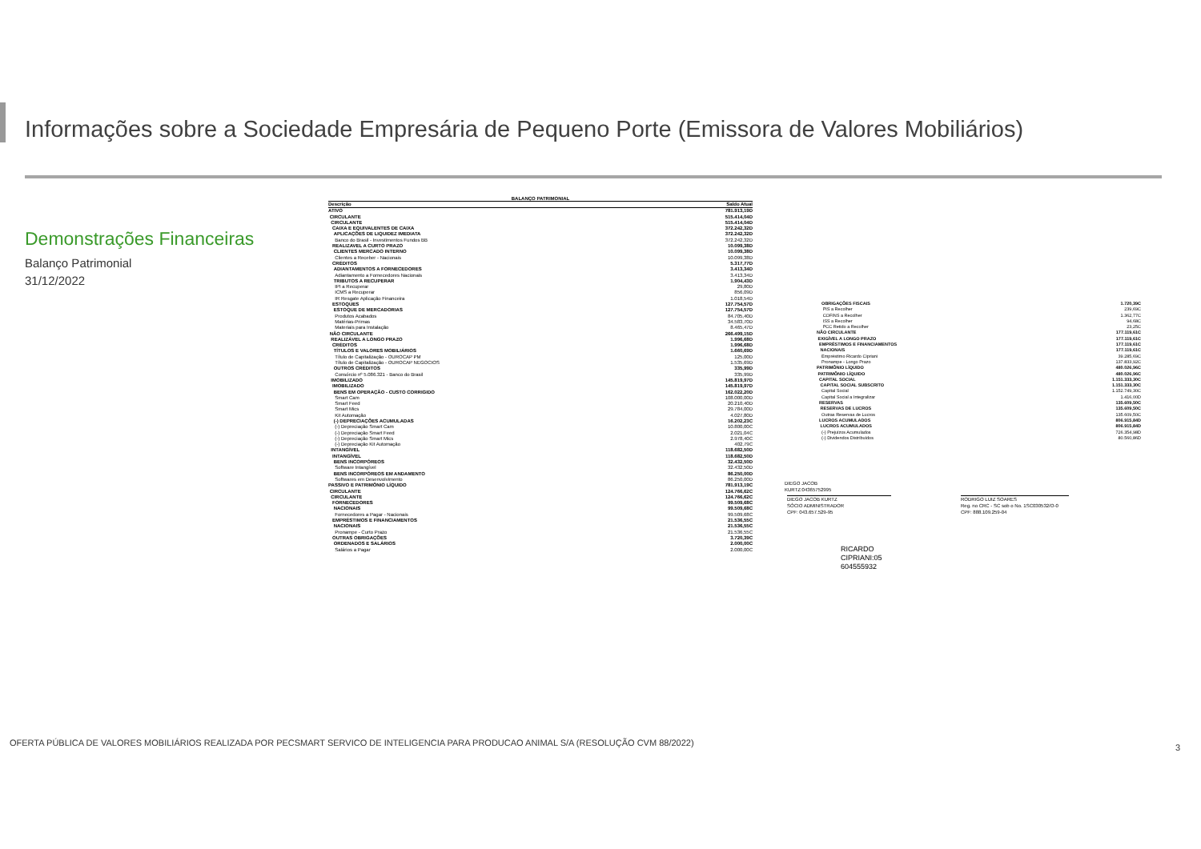Informações sobre a Sociedade Empresária de Pequeno Porte (Emissora de Valores Mobiliários)
Demonstrações Financeiras
Balanço Patrimonial
31/12/2022
BALANÇO PATRIMONIAL
| Descrição | Saldo Atual |
| --- | --- |
| ATIVO | 781.913,19D |
| CIRCULANTE | 515.414,04D |
| CIRCULANTE | 515.414,04D |
| CAIXA E EQUIVALENTES DE CAIXA | 372.242,32D |
| APLICAÇÕES DE LIQUIDEZ IMEDIATA | 372.242,32D |
| Banco do Brasil - Investimentos Fundos BB | 372.242,32D |
| REALIZAVEL A CURTO PRAZO | 10.099,38D |
| CLIENTES MERCADO INTERNO | 10.099,38D |
| Clientes a Receber - Nacionais | 10.099,38D |
| CRÉDITOS | 5.317,77D |
| ADIANTAMENTOS A FORNECEDORES | 3.413,34D |
| Adiantamento a Fornecedores Nacionais | 3.413,34D |
| TRIBUTOS A RECUPERAR | 1.904,43D |
| IPI a Recuperar | 29,80D |
| ICMS a Recuperar | 856,09D |
| IR Resgate Aplicação Financeira | 1.018,54D |
| ESTOQUES | 127.754,57D |
| ESTOQUE DE MERCADORIAS | 127.754,57D |
| Produtos Acabados | 84.705,40D |
| Matérias-Primas | 34.583,70D |
| Materiais para Instalação | 8.465,47D |
| NÃO CIRCULANTE | 266.499,15D |
| REALIZÁVEL A LONGO PRAZO | 1.996,68D |
| CRÉDITOS | 1.996,68D |
| TÍTULOS E VALORES MOBILIÁRIOS | 1.660,69D |
| Título de Capitalização - OUROCAP PM | 125,00D |
| Título de Capitalização - OUROCAP NEGOCIOS | 1.535,69D |
| OUTROS CRÉDITOS | 335,99D |
| Consórcio nº 5.086.321 - Banco do Brasil | 335,99D |
| IMOBILIZADO | 145.819,97D |
| IMOBILIZADO | 145.819,97D |
| BENS EM OPERAÇÃO - CUSTO CORRIGIDO | 162.022,20D |
| Smart Cam | 108.000,00D |
| Smart Feed | 20.210,40D |
| Smart Mics | 29.784,00D |
| Kit Automação | 4.027,80D |
| (-) DEPRECIAÇÕES ACUMULADAS | 16.202,23C |
| (-) Depreciação Smart Cam | 10.800,00C |
| (-) Depreciação Smart Feed | 2.021,04C |
| (-) Depreciação Smart Mics | 2.978,40C |
| (-) Depreciação Kit Automação | 402,79C |
| INTANGÍVEL | 118.682,50D |
| INTANGÍVEL | 118.682,50D |
| BENS INCORPÓREOS | 32.432,50D |
| Software Intangível | 32.432,50D |
| BENS INCORPÓREOS EM ANDAMENTO | 86.250,00D |
| Softwares em Desenvolvimento | 86.250,00D |
| PASSIVO E PATRIMÔNIO LÍQUIDO | 781.913,19C |
| CIRCULANTE | 124.766,62C |
| CIRCULANTE | 124.766,62C |
| FORNECEDORES | 99.509,68C |
| NACIONAIS | 99.509,68C |
| Fornecedores a Pagar - Nacionais | 99.509,68C |
| EMPRÉSTIMOS E FINANCIAMENTOS | 21.536,55C |
| NACIONAIS | 21.536,55C |
| Pronampe - Curto Prazo | 21.536,55C |
| OUTRAS OBRIGAÇÕES | 3.720,39C |
| ORDENADOS E SALÁRIOS | 2.000,00C |
| Salários a Pagar | 2.000,00C |
| OBRIGAÇÕES FISCAIS | 1.720,39C |
| PIS a Recolher | 239,69C |
| COFINS a Recolher | 1.362,77C |
| ISS a Recolher | 94,68C |
| PCC Retido a Recolher | 23,25C |
| NÃO CIRCULANTE | 177.119,61C |
| EXIGÍVEL A LONGO PRAZO | 177.119,61C |
| EMPRÉSTIMOS E FINANCIAMENTOS | 177.119,61C |
| NACIONAIS | 177.119,61C |
| Empréstimo Ricardo Cipriani | 39.285,69C |
| Pronampe - Longo Prazo | 137.833,92C |
| PATRIMÔNIO LÍQUIDO | 480.026,96C |
| PATRIMÔNIO LÍQUIDO | 480.026,96C |
| CAPITAL SOCIAL | 1.151.333,30C |
| CAPITAL SOCIAL SUBSCRITO | 1.151.333,30C |
| Capital Social | 1.152.749,30C |
| Capital Social a Integralizar | 1.416,00D |
| RESERVAS | 135.609,50C |
| RESERVAS DE LUCROS | 135.609,50C |
| Outras Reservas de Lucros | 135.609,50C |
| LUCROS ACUMULADOS | 806.915,84D |
| LUCROS ACUMULADOS | 806.915,84D |
| (-) Prejuízos Acumulados | 726.354,98D |
| (-) Dividendos Distribuídos | 80.560,86D |
DIEGO JACOB
KURTZ:04365752995
DIEGO JACOB KURTZ
SÓCIO ADMINISTRADOR
CPF: 043.657.529-95
RODRIGO LUIZ SOARES
Reg. no CRC - SC sob o No. 1SC030532/O-0
CPF: 888.109.259-04
RICARDO
CIPRIANI:05
604555932
OFERTA PÚBLICA DE VALORES MOBILIÁRIOS REALIZADA POR PECSMART SERVICO DE INTELIGENCIA PARA PRODUCAO ANIMAL S/A (RESOLUÇÃO CVM 88/2022)
3